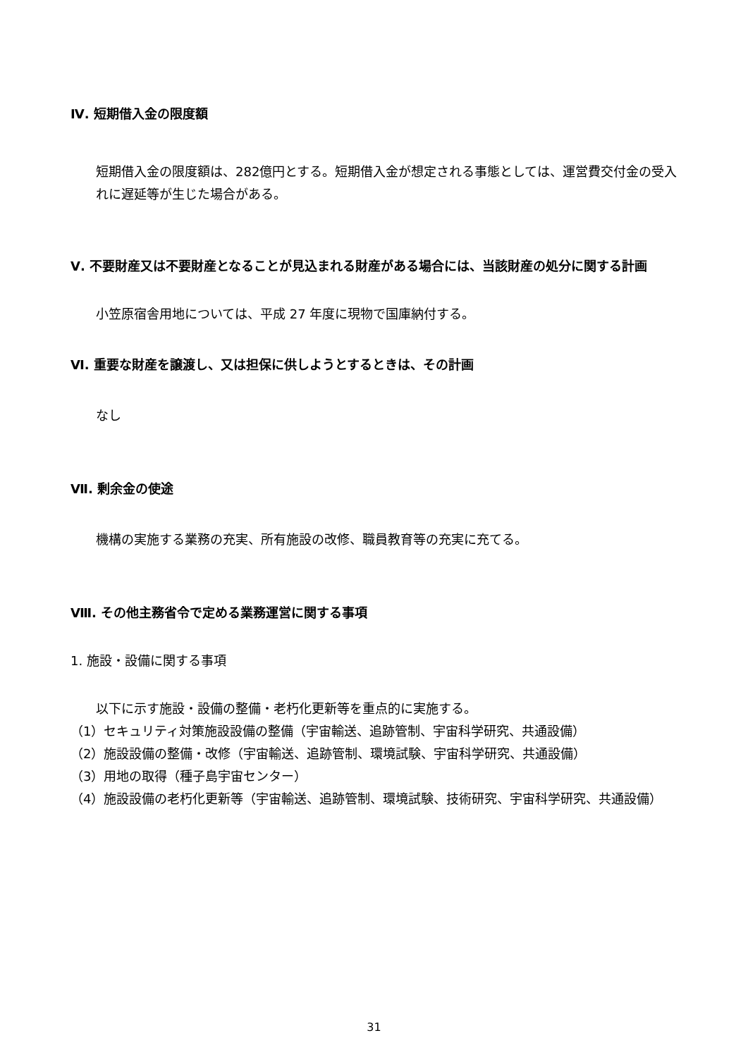Ⅳ. 短期借入金の限度額
短期借入金の限度額は、282億円とする。短期借入金が想定される事態としては、運営費交付金の受入れに遅延等が生じた場合がある。
Ⅴ. 不要財産又は不要財産となることが見込まれる財産がある場合には、当該財産の処分に関する計画
小笠原宿舎用地については、平成 27 年度に現物で国庫納付する。
Ⅵ. 重要な財産を譲渡し、又は担保に供しようとするときは、その計画
なし
Ⅶ. 剰余金の使途
機構の実施する業務の充実、所有施設の改修、職員教育等の充実に充てる。
Ⅷ. その他主務省令で定める業務運営に関する事項
1. 施設・設備に関する事項
以下に示す施設・設備の整備・老朽化更新等を重点的に実施する。
（1）セキュリティ対策施設設備の整備（宇宙輸送、追跡管制、宇宙科学研究、共通設備）
（2）施設設備の整備・改修（宇宙輸送、追跡管制、環境試験、宇宙科学研究、共通設備）
（3）用地の取得（種子島宇宙センター）
（4）施設設備の老朽化更新等（宇宙輸送、追跡管制、環境試験、技術研究、宇宙科学研究、共通設備）
31